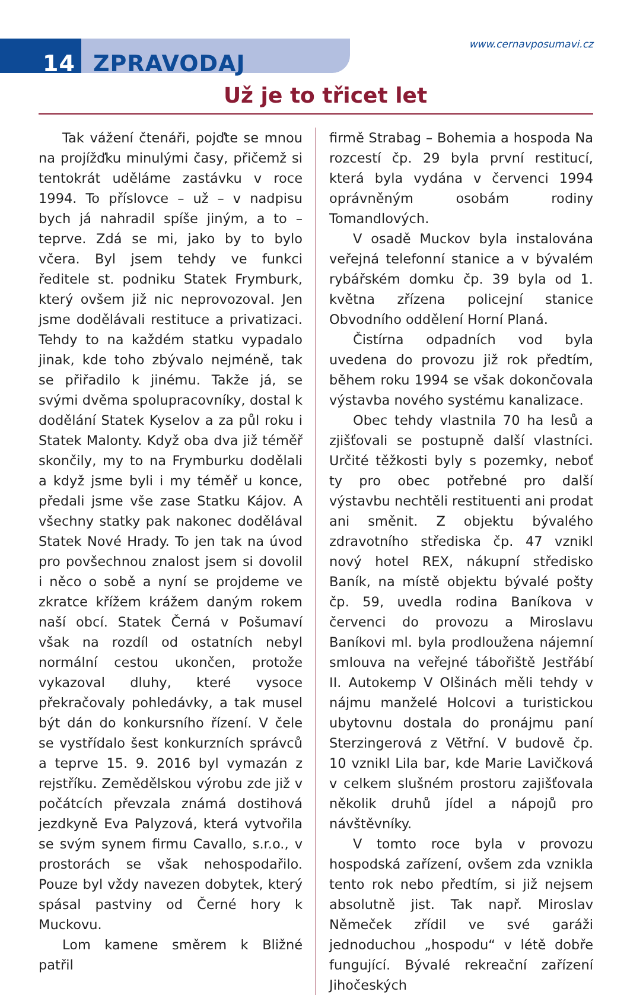14 ZPRAVODAJ
www.cernavposumavi.cz
Už je to třicet let
Tak vážení čtenáři, pojďte se mnou na projížďku minulými časy, přičemž si tentokrát uděláme zastávku v roce 1994. To příslovce – už – v nadpisu bych já nahradil spíše jiným, a to – teprve. Zdá se mi, jako by to bylo včera. Byl jsem tehdy ve funkci ředitele st. podniku Statek Frymburk, který ovšem již nic neprovozoval. Jen jsme dodělávali restituce a privatizaci. Tehdy to na každém statku vypadalo jinak, kde toho zbývalo nejméně, tak se přiřadilo k jinému. Takže já, se svými dvěma spolupracovníky, dostal k dodělání Statek Kyselov a za půl roku i Statek Malonty. Když oba dva již téměř skončily, my to na Frymburku dodělali a když jsme byli i my téměř u konce, předali jsme vše zase Statku Kájov. A všechny statky pak nakonec dodělával Statek Nové Hrady. To jen tak na úvod pro povšechnou znalost jsem si dovolil i něco o sobě a nyní se projdeme ve zkratce křížem krážem daným rokem naší obcí. Statek Černá v Pošumaví však na rozdíl od ostatních nebyl normální cestou ukončen, protože vykazoval dluhy, které vysoce překračovaly pohledávky, a tak musel být dán do konkursního řízení. V čele se vystřídalo šest konkurzních správců a teprve 15. 9. 2016 byl vymazán z rejstříku. Zemědělskou výrobu zde již v počátcích převzala známá dostihová jezdkyně Eva Palyzová, která vytvořila se svým synem firmu Cavallo, s.r.o., v prostorách se však nehospodařilo. Pouze byl vždy navezen dobytek, který spásal pastviny od Černé hory k Muckovu.
Lom kamene směrem k Bližné patřil
firmě Strabag – Bohemia a hospoda Na rozcestí čp. 29 byla první restitucí, která byla vydána v červenci 1994 oprávněným osobám rodiny Tomandlových.
V osadě Muckov byla instalována veřejná telefonní stanice a v bývalém rybářském domku čp. 39 byla od 1. května zřízena policejní stanice Obvodního oddělení Horní Planá.
Čistírna odpadních vod byla uvedena do provozu již rok předtím, během roku 1994 se však dokončovala výstavba nového systému kanalizace.
Obec tehdy vlastnila 70 ha lesů a zjišťovali se postupně další vlastníci. Určité těžkosti byly s pozemky, neboť ty pro obec potřebné pro další výstavbu nechtěli restituenti ani prodat ani směnit. Z objektu bývalého zdravotního střediska čp. 47 vznikl nový hotel REX, nákupní středisko Baník, na místě objektu bývalé pošty čp. 59, uvedla rodina Baníkova v červenci do provozu a Miroslavu Baníkovi ml. byla prodloužena nájemní smlouva na veřejné tábořiště Jestřábí II. Autokemp V Olšinách měli tehdy v nájmu manželé Holcovi a turistickou ubytovnu dostala do pronájmu paní Sterzingerová z Větřní. V budově čp. 10 vznikl Lila bar, kde Marie Lavičková v celkem slušném prostoru zajišťovala několik druhů jídel a nápojů pro návštěvníky.
V tomto roce byla v provozu hospodská zařízení, ovšem zda vznikla tento rok nebo předtím, si již nejsem absolutně jist. Tak např. Miroslav Němeček zřídil ve své garáži jednoduchou „hospodu“ v létě dobře fungující. Bývalé rekreační zařízení Jihočeských